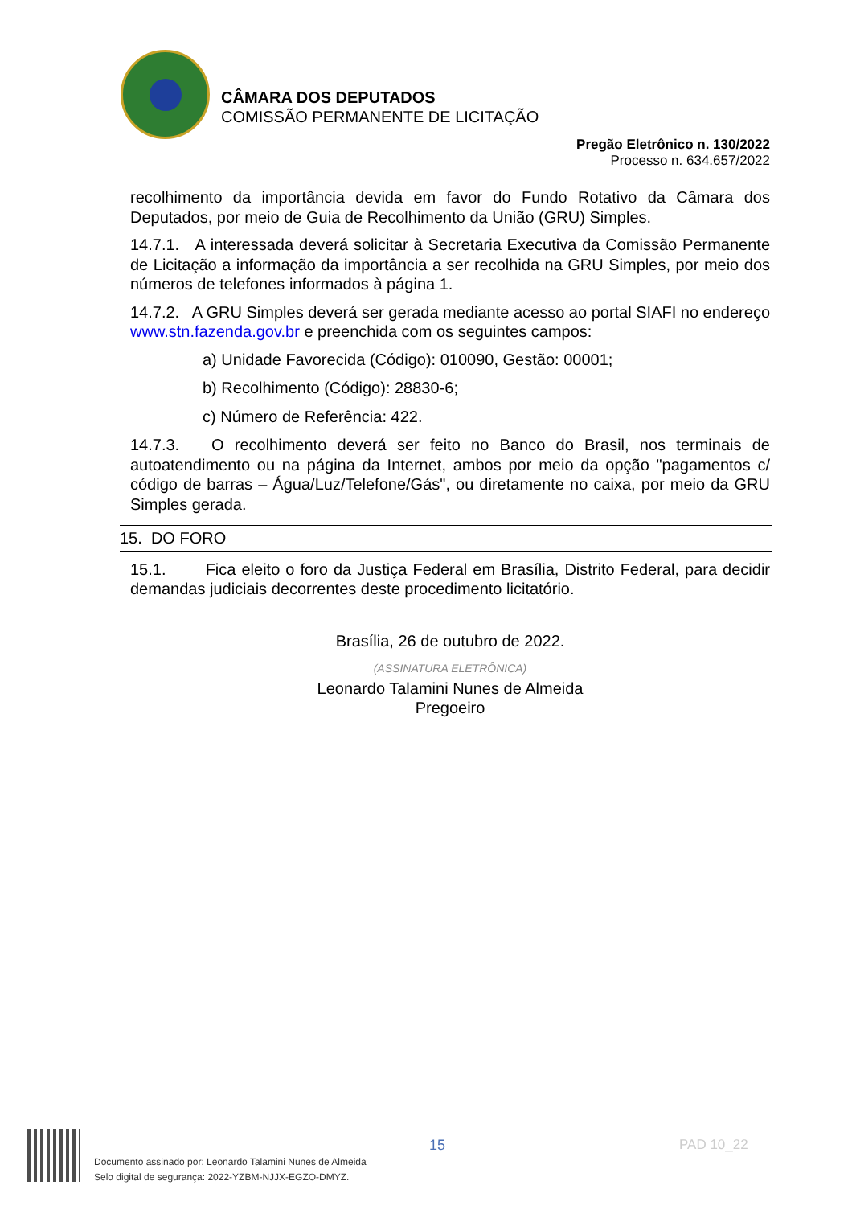CÂMARA DOS DEPUTADOS
COMISSÃO PERMANENTE DE LICITAÇÃO
Pregão Eletrônico n. 130/2022
Processo n. 634.657/2022
recolhimento da importância devida em favor do Fundo Rotativo da Câmara dos Deputados, por meio de Guia de Recolhimento da União (GRU) Simples.
14.7.1. A interessada deverá solicitar à Secretaria Executiva da Comissão Permanente de Licitação a informação da importância a ser recolhida na GRU Simples, por meio dos números de telefones informados à página 1.
14.7.2. A GRU Simples deverá ser gerada mediante acesso ao portal SIAFI no endereço www.stn.fazenda.gov.br e preenchida com os seguintes campos:
a) Unidade Favorecida (Código): 010090, Gestão: 00001;
b) Recolhimento (Código): 28830-6;
c) Número de Referência: 422.
14.7.3. O recolhimento deverá ser feito no Banco do Brasil, nos terminais de autoatendimento ou na página da Internet, ambos por meio da opção "pagamentos c/ código de barras – Água/Luz/Telefone/Gás", ou diretamente no caixa, por meio da GRU Simples gerada.
15. DO FORO
15.1. Fica eleito o foro da Justiça Federal em Brasília, Distrito Federal, para decidir demandas judiciais decorrentes deste procedimento licitatório.
Brasília, 26 de outubro de 2022.
(ASSINATURA ELETRÔNICA)
Leonardo Talamini Nunes de Almeida
Pregoeiro
15 PAD 10_22
Documento assinado por: Leonardo Talamini Nunes de Almeida
Selo digital de segurança: 2022-YZBM-NJJX-EGZO-DMYZ.